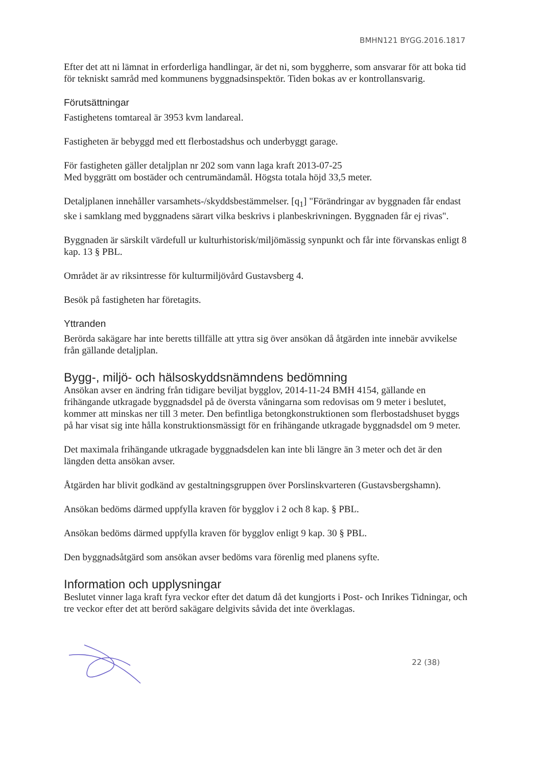BMHN121 BYGG.2016.1817
Efter det att ni lämnat in erforderliga handlingar, är det ni, som byggherre, som ansvarar för att boka tid för tekniskt samråd med kommunens byggnadsinspektör. Tiden bokas av er kontrollansvarig.
Förutsättningar
Fastighetens tomtareal är 3953 kvm landareal.
Fastigheten är bebyggd med ett flerbostadshus och underbyggt garage.
För fastigheten gäller detaljplan nr 202 som vann laga kraft 2013-07-25
Med byggrätt om bostäder och centrumändamål. Högsta totala höjd 33,5 meter.
Detaljplanen innehåller varsamhets-/skyddsbestämmelser. [q<sub>1</sub>] "Förändringar av byggnaden får endast ske i samklang med byggnadens särart vilka beskrivs i planbeskrivningen. Byggnaden får ej rivas".
Byggnaden är särskilt värdefull ur kulturhistorisk/miljömässig synpunkt och får inte förvanskas enligt 8 kap. 13 § PBL.
Området är av riksintresse för kulturmiljövård Gustavsberg 4.
Besök på fastigheten har företagits.
Yttranden
Berörda sakägare har inte beretts tillfälle att yttra sig över ansökan då åtgärden inte innebär avvikelse från gällande detaljplan.
Bygg-, miljö- och hälsoskyddsnämndens bedömning
Ansökan avser en ändring från tidigare beviljat bygglov, 2014-11-24 BMH 4154, gällande en frihängande utkragade byggnadsdel på de översta våningarna som redovisas om 9 meter i beslutet, kommer att minskas ner till 3 meter. Den befintliga betongkonstruktionen som flerbostadshuset byggs på har visat sig inte hålla konstruktionsmässigt för en frihängande utkragade byggnadsdel om 9 meter.
Det maximala frihängande utkragade byggnadsdelen kan inte bli längre än 3 meter och det är den längden detta ansökan avser.
Åtgärden har blivit godkänd av gestaltningsgruppen över Porslinskvarteren (Gustavsbergshamn).
Ansökan bedöms därmed uppfylla kraven för bygglov i 2 och 8 kap. § PBL.
Ansökan bedöms därmed uppfylla kraven för bygglov enligt 9 kap. 30 § PBL.
Den byggnadsåtgärd som ansökan avser bedöms vara förenlig med planens syfte.
Information och upplysningar
Beslutet vinner laga kraft fyra veckor efter det datum då det kungjorts i Post- och Inrikes Tidningar, och tre veckor efter det att berörd sakägare delgivits såvida det inte överklagas.
22 (38)